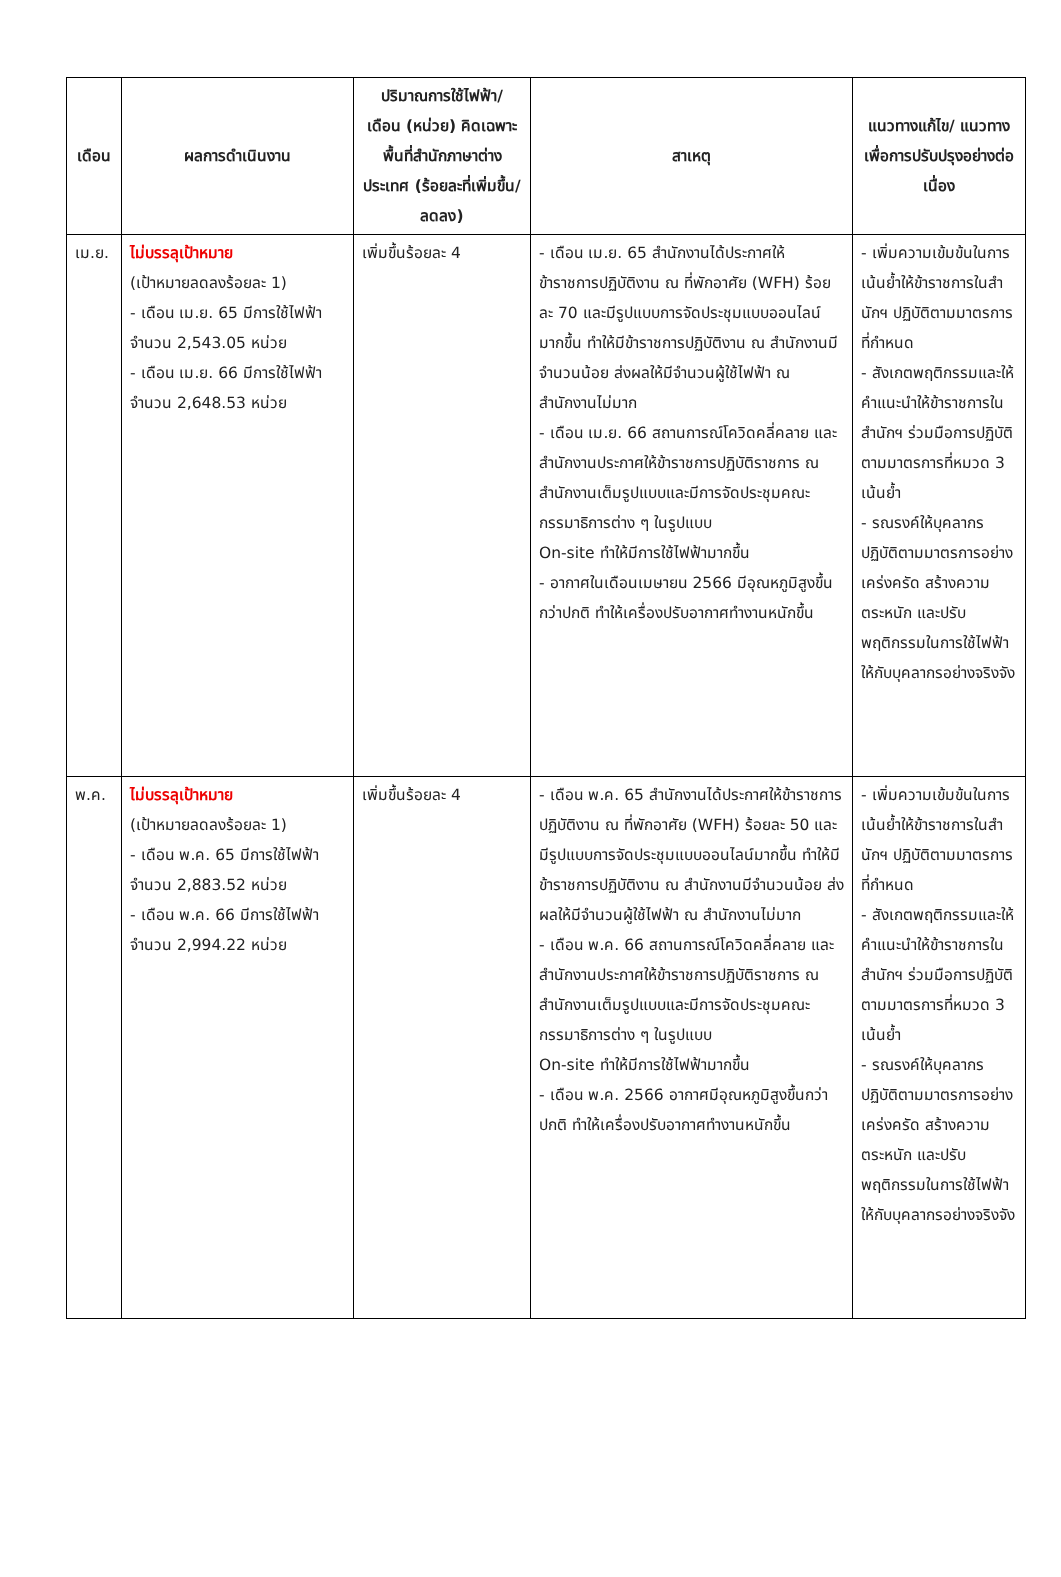| เดือน | ผลการดำเนินงาน | ปริมาณการใช้ไฟฟ้า/ เดือน (หน่วย) คิดเฉพาะพื้นที่สำนักภาษาต่างประเทศ (ร้อยละที่เพิ่มขึ้น/ ลดลง) | สาเหตุ | แนวทางแก้ไข/ แนวทางเพื่อการปรับปรุงอย่างต่อเนื่อง |
| --- | --- | --- | --- | --- |
| เม.ย. | ไม่บรรลุเป้าหมาย (เป้าหมายลดลงร้อยละ 1) - เดือน เม.ย. 65 มีการใช้ไฟฟ้า จำนวน 2,543.05 หน่วย - เดือน เม.ย. 66 มีการใช้ไฟฟ้า จำนวน 2,648.53 หน่วย | เพิ่มขึ้นร้อยละ 4 | - เดือน เม.ย. 65 สำนักงานได้ประกาศให้ข้าราชการปฏิบัติงาน ณ ที่พักอาศัย (WFH) ร้อยละ 70 และมีรูปแบบการจัดประชุมแบบออนไลน์มากขึ้น ทำให้มีข้าราชการปฏิบัติงาน ณ สำนักงานมีจำนวนน้อย ส่งผลให้มีจำนวนผู้ใช้ไฟฟ้า ณ สำนักงานไม่มาก - เดือน เม.ย. 66 สถานการณ์โควิดคลี่คลาย และสำนักงานประกาศให้ข้าราชการปฏิบัติราชการ ณ สำนักงานเต็มรูปแบบและมีการจัดประชุมคณะกรรมาธิการต่าง ๆ ในรูปแบบ On-site ทำให้มีการใช้ไฟฟ้ามากขึ้น - อากาศในเดือนเมษายน 2566 มีอุณหภูมิสูงขึ้นกว่าปกติ ทำให้เครื่องปรับอากาศทำงานหนักขึ้น | - เพิ่มความเข้มข้นในการเน้นย้ำให้ข้าราชการในสำนักฯ ปฏิบัติตามมาตรการที่กำหนด - สังเกตพฤติกรรมและให้คำแนะนำให้ข้าราชการในสำนักฯ ร่วมมือการปฏิบัติตามมาตรการที่หมวด 3 เน้นย้ำ - รณรงค์ให้บุคลากรปฏิบัติตามมาตรการอย่างเคร่งครัด สร้างความตระหนัก และปรับพฤติกรรมในการใช้ไฟฟ้าให้กับบุคลากรอย่างจริงจัง |
| พ.ค. | ไม่บรรลุเป้าหมาย (เป้าหมายลดลงร้อยละ 1) - เดือน พ.ค. 65 มีการใช้ไฟฟ้า จำนวน 2,883.52 หน่วย - เดือน พ.ค. 66 มีการใช้ไฟฟ้า จำนวน 2,994.22 หน่วย | เพิ่มขึ้นร้อยละ 4 | - เดือน พ.ค. 65 สำนักงานได้ประกาศให้ข้าราชการปฏิบัติงาน ณ ที่พักอาศัย (WFH) ร้อยละ 50 และมีรูปแบบการจัดประชุมแบบออนไลน์มากขึ้น ทำให้มีข้าราชการปฏิบัติงาน ณ สำนักงานมีจำนวนน้อย ส่งผลให้มีจำนวนผู้ใช้ไฟฟ้า ณ สำนักงานไม่มาก - เดือน พ.ค. 66 สถานการณ์โควิดคลี่คลาย และสำนักงานประกาศให้ข้าราชการปฏิบัติราชการ ณ สำนักงานเต็มรูปแบบและมีการจัดประชุมคณะกรรมาธิการต่าง ๆ ในรูปแบบ On-site ทำให้มีการใช้ไฟฟ้ามากขึ้น - เดือน พ.ค. 2566 อากาศมีอุณหภูมิสูงขึ้นกว่าปกติ ทำให้เครื่องปรับอากาศทำงานหนักขึ้น | - เพิ่มความเข้มข้นในการเน้นย้ำให้ข้าราชการในสำนักฯ ปฏิบัติตามมาตรการที่กำหนด - สังเกตพฤติกรรมและให้คำแนะนำให้ข้าราชการในสำนักฯ ร่วมมือการปฏิบัติตามมาตรการที่หมวด 3 เน้นย้ำ - รณรงค์ให้บุคลากรปฏิบัติตามมาตรการอย่างเคร่งครัด สร้างความตระหนัก และปรับพฤติกรรมในการใช้ไฟฟ้าให้กับบุคลากรอย่างจริงจัง |